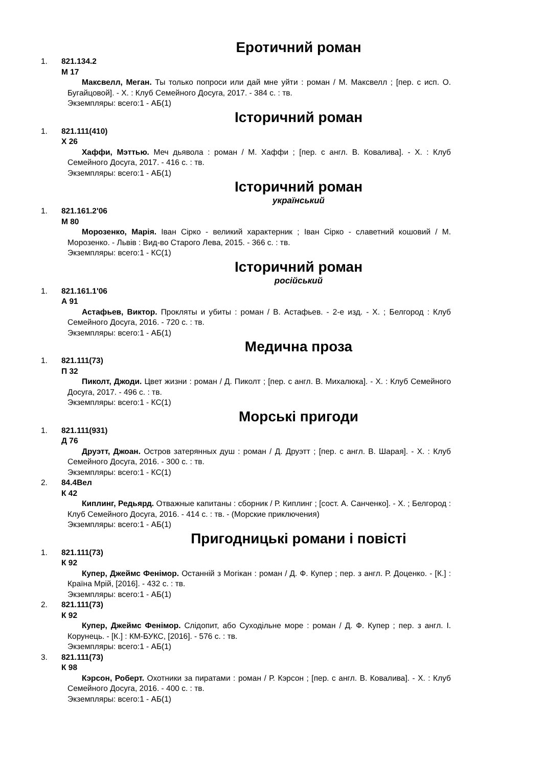Еротичний роман
1. 821.134.2
М 17
Максвелл, Меган. Ты только попроси или дай мне уйти : роман / М. Максвелл ; [пер. с исп. О. Бугайцовой]. - Х. : Клуб Семейного Досуга, 2017. - 384 с. : тв.
Экземпляры: всего:1 - АБ(1)
Історичний роман
1. 821.111(410)
Х 26
Хаффи, Мэттью. Меч дьявола : роман / М. Хаффи ; [пер. с англ. В. Ковалива]. - Х. : Клуб Семейного Досуга, 2017. - 416 с. : тв.
Экземпляры: всего:1 - АБ(1)
Історичний роман
український
1. 821.161.2'06
М 80
Морозенко, Марія. Іван Сірко - великий характерник ; Іван Сірко - славетний кошовий / М. Морозенко. - Львів : Вид-во Старого Лева, 2015. - 366 с. : тв.
Экземпляры: всего:1 - КС(1)
Історичний роман
російський
1. 821.161.1'06
А 91
Астафьев, Виктор. Прокляты и убиты : роман / В. Астафьев. - 2-е изд. - Х. ; Белгород : Клуб Семейного Досуга, 2016. - 720 с. : тв.
Экземпляры: всего:1 - АБ(1)
Медична проза
1. 821.111(73)
П 32
Пиколт, Джоди. Цвет жизни : роман / Д. Пиколт ; [пер. с англ. В. Михалюка]. - Х. : Клуб Семейного Досуга, 2017. - 496 с. : тв.
Экземпляры: всего:1 - КС(1)
Морські пригоди
1. 821.111(931)
Д 76
Друэтт, Джоан. Остров затерянных душ : роман / Д. Друэтт ; [пер. с англ. В. Шарая]. - Х. : Клуб Семейного Досуга, 2016. - 300 с. : тв.
Экземпляры: всего:1 - КС(1)
2. 84.4Вел
К 42
Киплинг, Редьярд. Отважные капитаны : сборник / Р. Киплинг ; [сост. А. Санченко]. - Х. ; Белгород : Клуб Семейного Досуга, 2016. - 414 с. : тв. - (Морские приключения)
Экземпляры: всего:1 - АБ(1)
Пригодницькі романи і повісті
1. 821.111(73)
К 92
Купер, Джеймс Фенімор. Останній з Могікан : роман / Д. Ф. Купер ; пер. з англ. Р. Доценко. - [К.] : Країна Мрій, [2016]. - 432 с. : тв.
Экземпляры: всего:1 - АБ(1)
2. 821.111(73)
К 92
Купер, Джеймс Фенімор. Слідопит, або Суходільне море : роман / Д. Ф. Купер ; пер. з англ. І. Корунець. - [К.] : КМ-БУКС, [2016]. - 576 с. : тв.
Экземпляры: всего:1 - АБ(1)
3. 821.111(73)
К 98
Кэрсон, Роберт. Охотники за пиратами : роман / Р. Кэрсон ; [пер. с англ. В. Ковалива]. - Х. : Клуб Семейного Досуга, 2016. - 400 с. : тв.
Экземпляры: всего:1 - АБ(1)